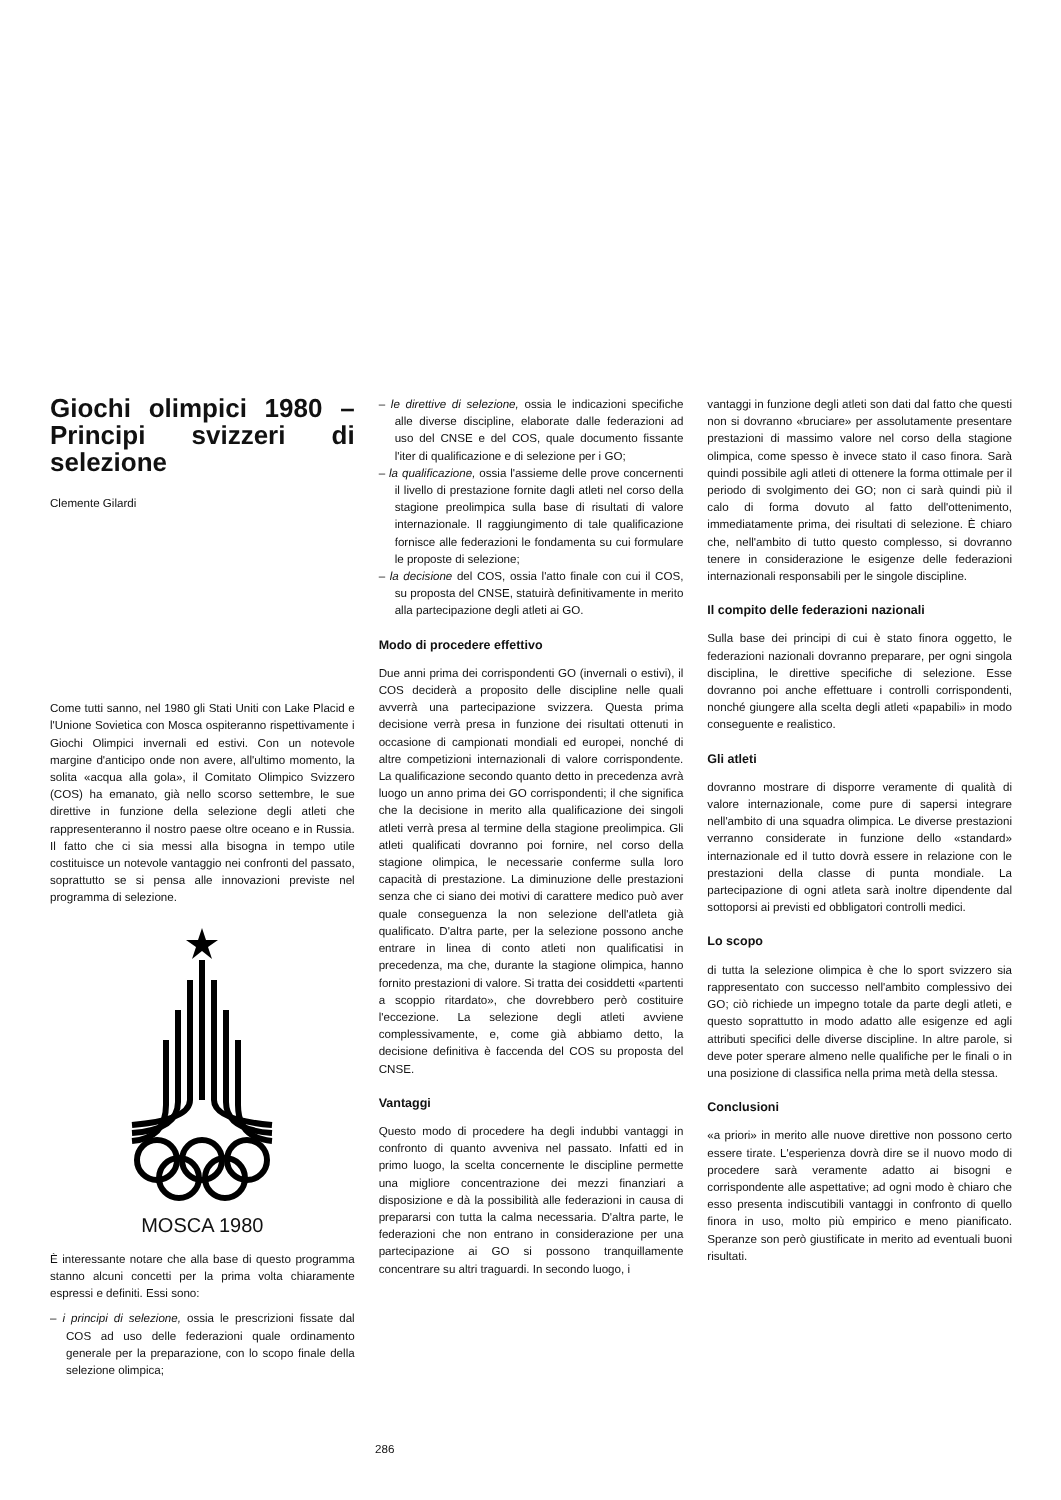Giochi olimpici 1980 – Principi svizzeri di selezione
Clemente Gilardi
Come tutti sanno, nel 1980 gli Stati Uniti con Lake Placid e l'Unione Sovietica con Mosca ospiteranno rispettivamente i Giochi Olimpici invernali ed estivi. Con un notevole margine d'anticipo onde non avere, all'ultimo momento, la solita «acqua alla gola», il Comitato Olimpico Svizzero (COS) ha emanato, già nello scorso settembre, le sue direttive in funzione della selezione degli atleti che rappresenteranno il nostro paese oltre oceano e in Russia. Il fatto che ci sia messi alla bisogna in tempo utile costituisce un notevole vantaggio nei confronti del passato, soprattutto se si pensa alle innovazioni previste nel programma di selezione.
MOSCA 1980
È interessante notare che alla base di questo programma stanno alcuni concetti per la prima volta chiaramente espressi e definiti. Essi sono:
– i principi di selezione, ossia le prescrizioni fissate dal COS ad uso delle federazioni quale ordinamento generale per la preparazione, con lo scopo finale della selezione olimpica;
– le direttive di selezione, ossia le indicazioni specifiche alle diverse discipline, elaborate dalle federazioni ad uso del CNSE e del COS, quale documento fissante l'iter di qualificazione e di selezione per i GO;
– la qualificazione, ossia l'assieme delle prove concernenti il livello di prestazione fornite dagli atleti nel corso della stagione preolimpica sulla base di risultati di valore internazionale. Il raggiungimento di tale qualificazione fornisce alle federazioni le fondamenta su cui formulare le proposte di selezione;
– la decisione del COS, ossia l'atto finale con cui il COS, su proposta del CNSE, statuirà definitivamente in merito alla partecipazione degli atleti ai GO.
Modo di procedere effettivo
Due anni prima dei corrispondenti GO (invernali o estivi), il COS deciderà a proposito delle discipline nelle quali avverrà una partecipazione svizzera. Questa prima decisione verrà presa in funzione dei risultati ottenuti in occasione di campionati mondiali ed europei, nonché di altre competizioni internazionali di valore corrispondente. La qualificazione secondo quanto detto in precedenza avrà luogo un anno prima dei GO corrispondenti; il che significa che la decisione in merito alla qualificazione dei singoli atleti verrà presa al termine della stagione preolimpica. Gli atleti qualificati dovranno poi fornire, nel corso della stagione olimpica, le necessarie conferme sulla loro capacità di prestazione. La diminuzione delle prestazioni senza che ci siano dei motivi di carattere medico può aver quale conseguenza la non selezione dell'atleta già qualificato. D'altra parte, per la selezione possono anche entrare in linea di conto atleti non qualificatisi in precedenza, ma che, durante la stagione olimpica, hanno fornito prestazioni di valore. Si tratta dei cosiddetti «partenti a scoppio ritardato», che dovrebbero però costituire l'eccezione. La selezione degli atleti avviene complessivamente, e, come già abbiamo detto, la decisione definitiva è faccenda del COS su proposta del CNSE.
Vantaggi
Questo modo di procedere ha degli indubbi vantaggi in confronto di quanto avveniva nel passato. Infatti ed in primo luogo, la scelta concernente le discipline permette una migliore concentrazione dei mezzi finanziari a disposizione e dà la possibilità alle federazioni in causa di prepararsi con tutta la calma necessaria. D'altra parte, le federazioni che non entrano in considerazione per una partecipazione ai GO si possono tranquillamente concentrare su altri traguardi. In secondo luogo, i
vantaggi in funzione degli atleti son dati dal fatto che questi non si dovranno «bruciare» per assolutamente presentare prestazioni di massimo valore nel corso della stagione olimpica, come spesso è invece stato il caso finora. Sarà quindi possibile agli atleti di ottenere la forma ottimale per il periodo di svolgimento dei GO; non ci sarà quindi più il calo di forma dovuto al fatto dell'ottenimento, immediatamente prima, dei risultati di selezione. È chiaro che, nell'ambito di tutto questo complesso, si dovranno tenere in considerazione le esigenze delle federazioni internazionali responsabili per le singole discipline.
Il compito delle federazioni nazionali
Sulla base dei principi di cui è stato finora oggetto, le federazioni nazionali dovranno preparare, per ogni singola disciplina, le direttive specifiche di selezione. Esse dovranno poi anche effettuare i controlli corrispondenti, nonché giungere alla scelta degli atleti «papabili» in modo conseguente e realistico.
Gli atleti
dovranno mostrare di disporre veramente di qualità di valore internazionale, come pure di sapersi integrare nell'ambito di una squadra olimpica. Le diverse prestazioni verranno considerate in funzione dello «standard» internazionale ed il tutto dovrà essere in relazione con le prestazioni della classe di punta mondiale. La partecipazione di ogni atleta sarà inoltre dipendente dal sottoporsi ai previsti ed obbligatori controlli medici.
Lo scopo
di tutta la selezione olimpica è che lo sport svizzero sia rappresentato con successo nell'ambito complessivo dei GO; ciò richiede un impegno totale da parte degli atleti, e questo soprattutto in modo adatto alle esigenze ed agli attributi specifici delle diverse discipline. In altre parole, si deve poter sperare almeno nelle qualifiche per le finali o in una posizione di classifica nella prima metà della stessa.
Conclusioni
«a priori» in merito alle nuove direttive non possono certo essere tirate. L'esperienza dovrà dire se il nuovo modo di procedere sarà veramente adatto ai bisogni e corrispondente alle aspettative; ad ogni modo è chiaro che esso presenta indiscutibili vantaggi in confronto di quello finora in uso, molto più empirico e meno pianificato. Speranze son però giustificate in merito ad eventuali buoni risultati.
286